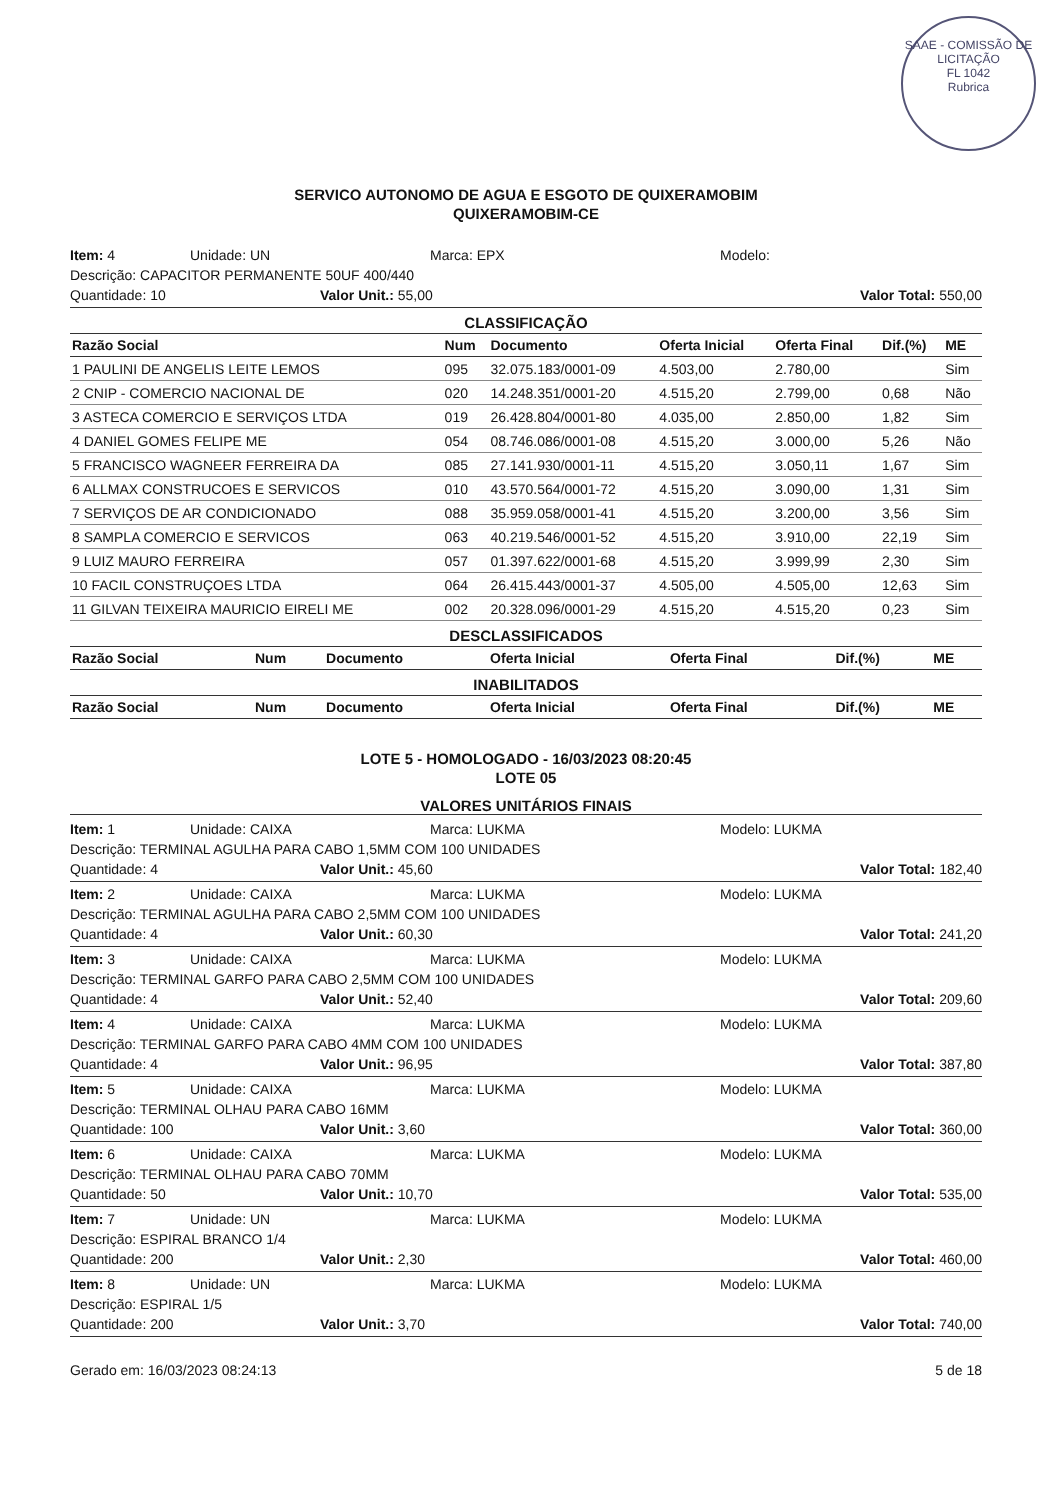SAAE - COMISSÃO DE LICITAÇÃO
FL 1042
Rubrica
SERVICO AUTONOMO DE AGUA E ESGOTO DE QUIXERAMOBIM
QUIXERAMOBIM-CE
Item: 4 Unidade: UN Marca: EPX Modelo:
Descrição: CAPACITOR PERMANENTE 50UF 400/440
Quantidade: 10 Valor Unit.: 55,00 Valor Total: 550,00
CLASSIFICAÇÃO
| Razão Social | Num | Documento | Oferta Inicial | Oferta Final | Dif.(%) | ME |
| --- | --- | --- | --- | --- | --- | --- |
| 1 PAULINI DE ANGELIS LEITE LEMOS | 095 | 32.075.183/0001-09 | 4.503,00 | 2.780,00 | | Sim |
| 2 CNIP - COMERCIO NACIONAL DE | 020 | 14.248.351/0001-20 | 4.515,20 | 2.799,00 | 0,68 | Não |
| 3 ASTECA COMERCIO E SERVIÇOS LTDA | 019 | 26.428.804/0001-80 | 4.035,00 | 2.850,00 | 1,82 | Sim |
| 4 DANIEL GOMES FELIPE ME | 054 | 08.746.086/0001-08 | 4.515,20 | 3.000,00 | 5,26 | Não |
| 5 FRANCISCO WAGNEER FERREIRA DA | 085 | 27.141.930/0001-11 | 4.515,20 | 3.050,11 | 1,67 | Sim |
| 6 ALLMAX CONSTRUCOES E SERVICOS | 010 | 43.570.564/0001-72 | 4.515,20 | 3.090,00 | 1,31 | Sim |
| 7 SERVIÇOS DE AR CONDICIONADO | 088 | 35.959.058/0001-41 | 4.515,20 | 3.200,00 | 3,56 | Sim |
| 8 SAMPLA COMERCIO E SERVICOS | 063 | 40.219.546/0001-52 | 4.515,20 | 3.910,00 | 22,19 | Sim |
| 9 LUIZ MAURO FERREIRA | 057 | 01.397.622/0001-68 | 4.515,20 | 3.999,99 | 2,30 | Sim |
| 10 FACIL CONSTRUÇOES LTDA | 064 | 26.415.443/0001-37 | 4.505,00 | 4.505,00 | 12,63 | Sim |
| 11 GILVAN TEIXEIRA MAURICIO EIRELI ME | 002 | 20.328.096/0001-29 | 4.515,20 | 4.515,20 | 0,23 | Sim |
DESCLASSIFICADOS
| Razão Social | Num | Documento | Oferta Inicial | Oferta Final | Dif.(%) | ME |
| --- | --- | --- | --- | --- | --- | --- |
INABILITADOS
| Razão Social | Num | Documento | Oferta Inicial | Oferta Final | Dif.(%) | ME |
| --- | --- | --- | --- | --- | --- | --- |
LOTE 5 - HOMOLOGADO - 16/03/2023 08:20:45
LOTE 05
VALORES UNITÁRIOS FINAIS
Item: 1 Unidade: CAIXA Marca: LUKMA Modelo: LUKMA
Descrição: TERMINAL AGULHA PARA CABO 1,5MM COM 100 UNIDADES
Quantidade: 4 Valor Unit.: 45,60 Valor Total: 182,40
Item: 2 Unidade: CAIXA Marca: LUKMA Modelo: LUKMA
Descrição: TERMINAL AGULHA PARA CABO 2,5MM COM 100 UNIDADES
Quantidade: 4 Valor Unit.: 60,30 Valor Total: 241,20
Item: 3 Unidade: CAIXA Marca: LUKMA Modelo: LUKMA
Descrição: TERMINAL GARFO PARA CABO 2,5MM COM 100 UNIDADES
Quantidade: 4 Valor Unit.: 52,40 Valor Total: 209,60
Item: 4 Unidade: CAIXA Marca: LUKMA Modelo: LUKMA
Descrição: TERMINAL GARFO PARA CABO 4MM COM 100 UNIDADES
Quantidade: 4 Valor Unit.: 96,95 Valor Total: 387,80
Item: 5 Unidade: CAIXA Marca: LUKMA Modelo: LUKMA
Descrição: TERMINAL OLHAU PARA CABO 16MM
Quantidade: 100 Valor Unit.: 3,60 Valor Total: 360,00
Item: 6 Unidade: CAIXA Marca: LUKMA Modelo: LUKMA
Descrição: TERMINAL OLHAU PARA CABO 70MM
Quantidade: 50 Valor Unit.: 10,70 Valor Total: 535,00
Item: 7 Unidade: UN Marca: LUKMA Modelo: LUKMA
Descrição: ESPIRAL BRANCO 1/4
Quantidade: 200 Valor Unit.: 2,30 Valor Total: 460,00
Item: 8 Unidade: UN Marca: LUKMA Modelo: LUKMA
Descrição: ESPIRAL 1/5
Quantidade: 200 Valor Unit.: 3,70 Valor Total: 740,00
Gerado em: 16/03/2023 08:24:13 5 de 18